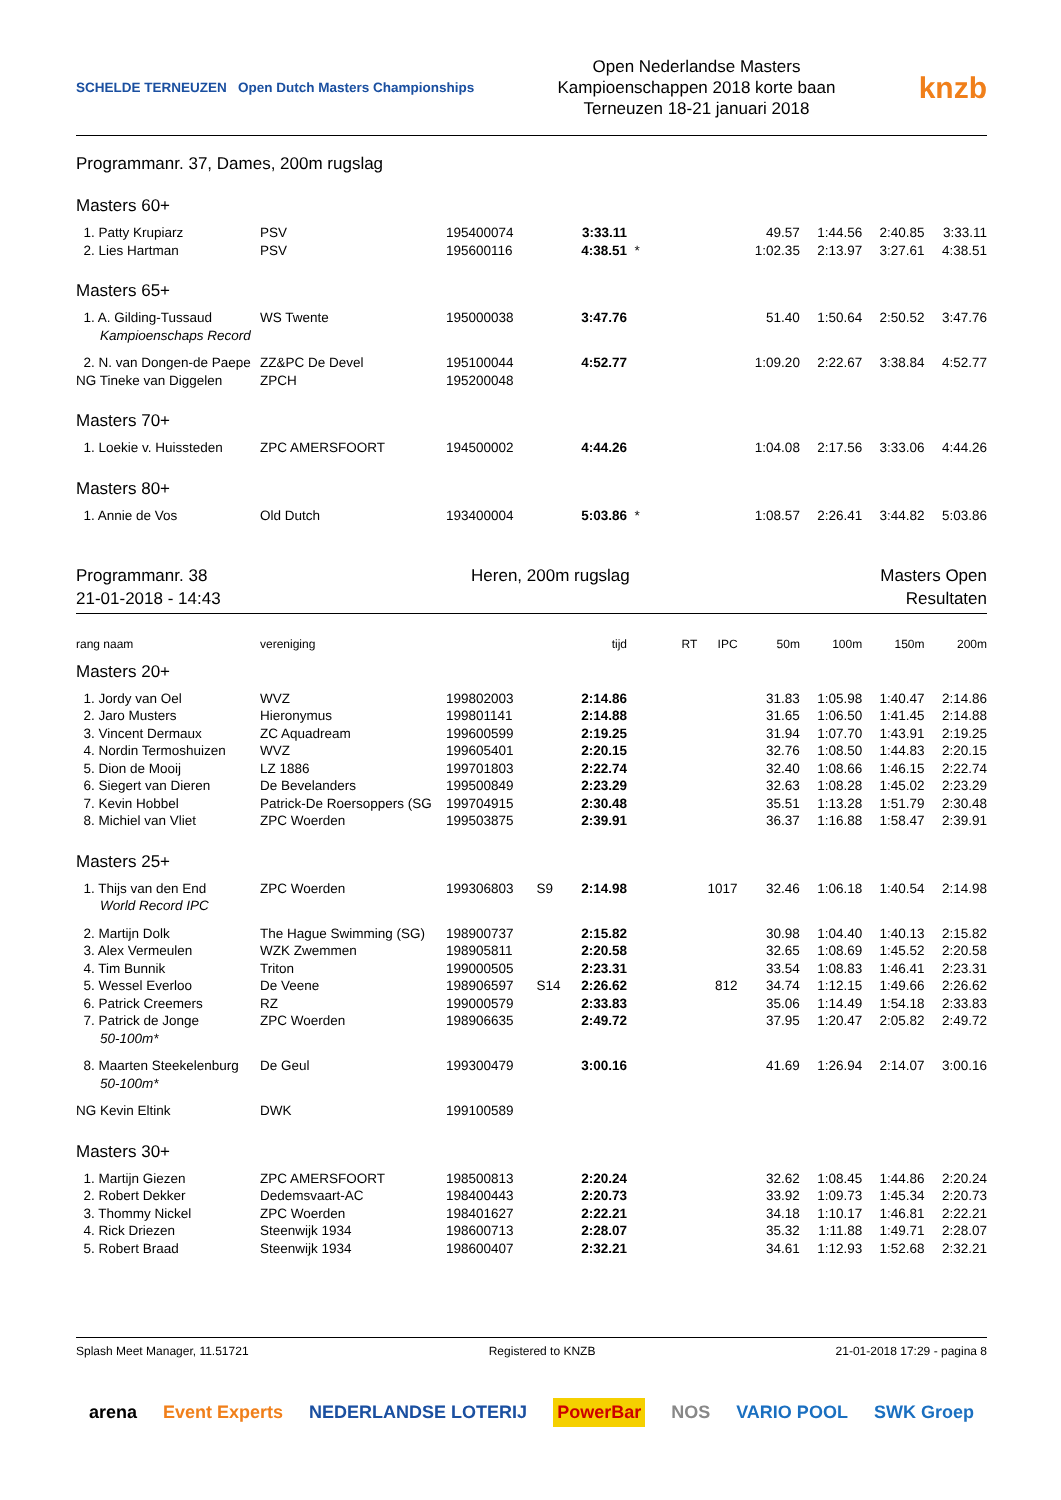SCHELDE TERNEUZEN Open Dutch Masters Championships
Open Nederlandse Masters
Kampioenschappen 2018 korte baan
Terneuzen 18-21 januari 2018
knzb
Programmanr. 37, Dames, 200m rugslag
Masters 60+
| 1. Patty Krupiarz | PSV | 195400074 | | 3:33.11 | | | 49.57 | 1:44.56 | 2:40.85 | 3:33.11 |
| 2. Lies Hartman | PSV | 195600116 | | 4:38.51 | * | | 1:02.35 | 2:13.97 | 3:27.61 | 4:38.51 |
Masters 65+
| 1. A. Gilding-Tussaud | WS Twente | 195000038 | | 3:47.76 | | | 51.40 | 1:50.64 | 2:50.52 | 3:47.76 |
| Kampioenschaps Record | | | | | | | | | | |
| 2. N. van Dongen-de Paepe | ZZ&PC De Devel | 195100044 | | 4:52.77 | | | 1:09.20 | 2:22.67 | 3:38.84 | 4:52.77 |
| NG Tineke van Diggelen | ZPCH | 195200048 | | | | | | | | |
Masters 70+
| 1. Loekie v. Huissteden | ZPC AMERSFOORT | 194500002 | | 4:44.26 | | | 1:04.08 | 2:17.56 | 3:33.06 | 4:44.26 |
Masters 80+
| 1. Annie de Vos | Old Dutch | 193400004 | | 5:03.86 | * | | 1:08.57 | 2:26.41 | 3:44.82 | 5:03.86 |
Programmanr. 38
21-01-2018 - 14:43
Heren, 200m rugslag Masters Open
Resultaten
| rang naam | vereniging | | | tijd | RT | IPC | 50m | 100m | 150m | 200m |
Masters 20+
| 1. Jordy van Oel | WVZ | 199802003 | | 2:14.86 | | | 31.83 | 1:05.98 | 1:40.47 | 2:14.86 |
| 2. Jaro Musters | Hieronymus | 199801141 | | 2:14.88 | | | 31.65 | 1:06.50 | 1:41.45 | 2:14.88 |
| 3. Vincent Dermaux | ZC Aquadream | 199600599 | | 2:19.25 | | | 31.94 | 1:07.70 | 1:43.91 | 2:19.25 |
| 4. Nordin Termoshuizen | WVZ | 199605401 | | 2:20.15 | | | 32.76 | 1:08.50 | 1:44.83 | 2:20.15 |
| 5. Dion de Mooij | LZ 1886 | 199701803 | | 2:22.74 | | | 32.40 | 1:08.66 | 1:46.15 | 2:22.74 |
| 6. Siegert van Dieren | De Bevelanders | 199500849 | | 2:23.29 | | | 32.63 | 1:08.28 | 1:45.02 | 2:23.29 |
| 7. Kevin Hobbel | Patrick-De Roersoppers (SG | 199704915 | | 2:30.48 | | | 35.51 | 1:13.28 | 1:51.79 | 2:30.48 |
| 8. Michiel van Vliet | ZPC Woerden | 199503875 | | 2:39.91 | | | 36.37 | 1:16.88 | 1:58.47 | 2:39.91 |
Masters 25+
| 1. Thijs van den End | ZPC Woerden | 199306803 | S9 | 2:14.98 | | 1017 | 32.46 | 1:06.18 | 1:40.54 | 2:14.98 |
| World Record IPC | | | | | | | | | | |
| 2. Martijn Dolk | The Hague Swimming (SG) | 198900737 | | 2:15.82 | | | 30.98 | 1:04.40 | 1:40.13 | 2:15.82 |
| 3. Alex Vermeulen | WZK Zwemmen | 198905811 | | 2:20.58 | | | 32.65 | 1:08.69 | 1:45.52 | 2:20.58 |
| 4. Tim Bunnik | Triton | 199000505 | | 2:23.31 | | | 33.54 | 1:08.83 | 1:46.41 | 2:23.31 |
| 5. Wessel Everloo | De Veene | 198906597 | S14 | 2:26.62 | | 812 | 34.74 | 1:12.15 | 1:49.66 | 2:26.62 |
| 6. Patrick Creemers | RZ | 199000579 | | 2:33.83 | | | 35.06 | 1:14.49 | 1:54.18 | 2:33.83 |
| 7. Patrick de Jonge | ZPC Woerden | 198906635 | | 2:49.72 | | | 37.95 | 1:20.47 | 2:05.82 | 2:49.72 |
| 50-100m* | | | | | | | | | | |
| 8. Maarten Steekelenburg | De Geul | 199300479 | | 3:00.16 | | | 41.69 | 1:26.94 | 2:14.07 | 3:00.16 |
| 50-100m* | | | | | | | | | | |
| NG Kevin Eltink | DWK | 199100589 | | | | | | | | |
Masters 30+
| 1. Martijn Giezen | ZPC AMERSFOORT | 198500813 | | 2:20.24 | | | 32.62 | 1:08.45 | 1:44.86 | 2:20.24 |
| 2. Robert Dekker | Dedemsvaart-AC | 198400443 | | 2:20.73 | | | 33.92 | 1:09.73 | 1:45.34 | 2:20.73 |
| 3. Thommy Nickel | ZPC Woerden | 198401627 | | 2:22.21 | | | 34.18 | 1:10.17 | 1:46.81 | 2:22.21 |
| 4. Rick Driezen | Steenwijk 1934 | 198600713 | | 2:28.07 | | | 35.32 | 1:11.88 | 1:49.71 | 2:28.07 |
| 5. Robert Braad | Steenwijk 1934 | 198600407 | | 2:32.21 | | | 34.61 | 1:12.93 | 1:52.68 | 2:32.21 |
Splash Meet Manager, 11.51721 Registered to KNZB 21-01-2018 17:29 - pagina 8
arena Event Experts NEDERLANDSE LOTERIJ PowerBar NOS VARIO POOL SWK Groep